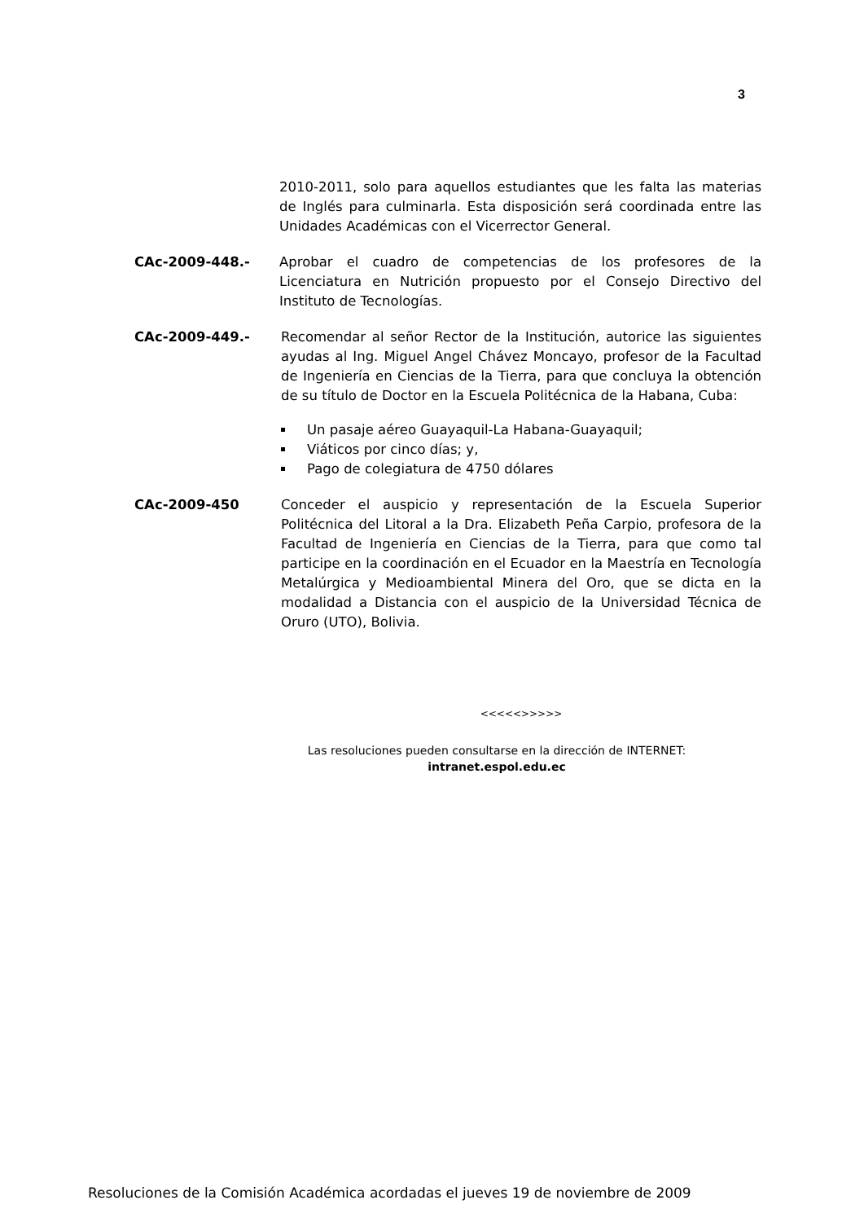3
2010-2011, solo para aquellos estudiantes que les falta las materias de Inglés para culminarla. Esta disposición será coordinada entre las Unidades Académicas con el Vicerrector General.
CAc-2009-448.- Aprobar el cuadro de competencias de los profesores de la Licenciatura en Nutrición propuesto por el Consejo Directivo del Instituto de Tecnologías.
CAc-2009-449.- Recomendar al señor Rector de la Institución, autorice las siguientes ayudas al Ing. Miguel Angel Chávez Moncayo, profesor de la Facultad de Ingeniería en Ciencias de la Tierra, para que concluya la obtención de su título de Doctor en la Escuela Politécnica de la Habana, Cuba:
Un pasaje aéreo Guayaquil-La Habana-Guayaquil;
Viáticos por cinco días; y,
Pago de colegiatura de 4750 dólares
CAc-2009-450 Conceder el auspicio y representación de la Escuela Superior Politécnica del Litoral a la Dra. Elizabeth Peña Carpio, profesora de la Facultad de Ingeniería en Ciencias de la Tierra, para que como tal participe en la coordinación en el Ecuador en la Maestría en Tecnología Metalúrgica y Medioambiental Minera del Oro, que se dicta en la modalidad a Distancia con el auspicio de la Universidad Técnica de Oruro (UTO), Bolivia.
<<<<<>>>>>
Las resoluciones pueden consultarse en la dirección de INTERNET:
intranet.espol.edu.ec
Resoluciones de la Comisión Académica acordadas el jueves 19 de noviembre de 2009